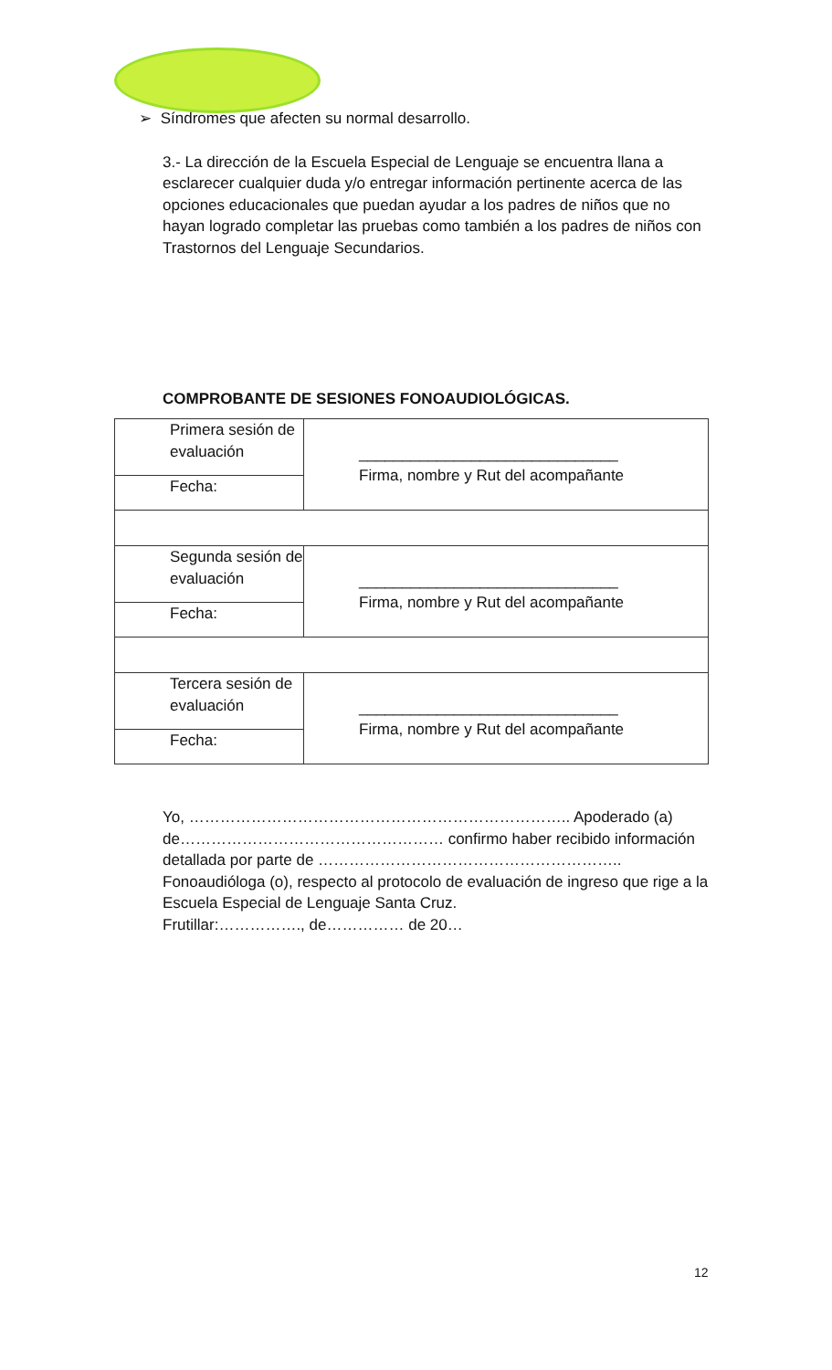➢ Síndromes que afecten su normal desarrollo.
3.- La dirección de la Escuela Especial de Lenguaje se encuentra llana a esclarecer cualquier duda y/o entregar información pertinente acerca de las opciones educacionales que puedan ayudar a los padres de niños que no hayan logrado completar las pruebas como también a los padres de niños con Trastornos del Lenguaje Secundarios.
COMPROBANTE DE SESIONES FONOAUDIOLÓGICAS.
| Primera sesión de evaluación | ______________________________ Firma, nombre y Rut del acompañante |
| Fecha: | |
| Segunda sesión de evaluación | ______________________________ Firma, nombre y Rut del acompañante |
| Fecha: | |
| Tercera sesión de evaluación | ______________________________ Firma, nombre y Rut del acompañante |
| Fecha: | |
Yo, ……………………………………………………………….. Apoderado (a) de…………………………………………… confirmo haber recibido información detallada por parte de ………………………………………………….. Fonoaudióloga (o), respecto al protocolo de evaluación de ingreso que rige a la Escuela Especial de Lenguaje Santa Cruz.
Frutillar:……………., de…………… de 20…
12